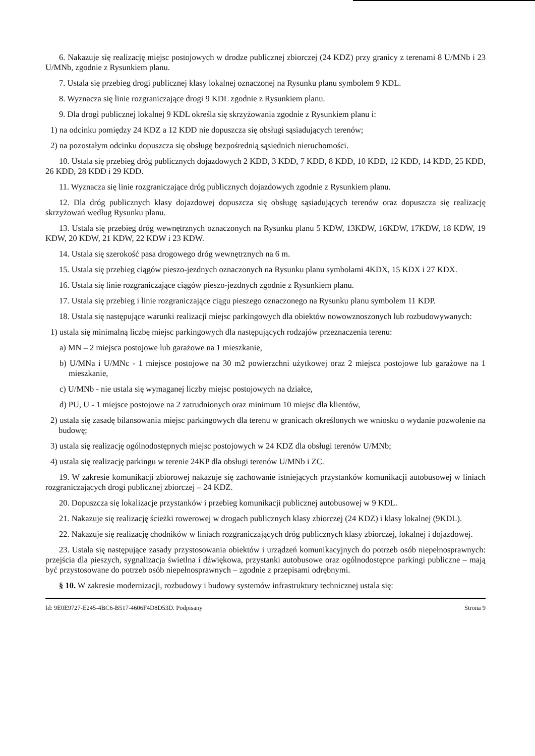6. Nakazuje się realizację miejsc postojowych w drodze publicznej zbiorczej (24 KDZ) przy granicy z terenami 8 U/MNb i 23 U/MNb, zgodnie z Rysunkiem planu.
7. Ustala się przebieg drogi publicznej klasy lokalnej oznaczonej na Rysunku planu symbolem 9 KDL.
8. Wyznacza się linie rozgraniczające drogi 9 KDL zgodnie z Rysunkiem planu.
9. Dla drogi publicznej lokalnej 9 KDL określa się skrzyżowania zgodnie z Rysunkiem planu i:
1) na odcinku pomiędzy 24 KDZ a 12 KDD nie dopuszcza się obsługi sąsiadujących terenów;
2) na pozostałym odcinku dopuszcza się obsługę bezpośrednią sąsiednich nieruchomości.
10. Ustala się przebieg dróg publicznych dojazdowych 2 KDD, 3 KDD, 7 KDD, 8 KDD, 10 KDD, 12 KDD, 14 KDD, 25 KDD, 26 KDD, 28 KDD i 29 KDD.
11. Wyznacza się linie rozgraniczające dróg publicznych dojazdowych zgodnie z Rysunkiem planu.
12. Dla dróg publicznych klasy dojazdowej dopuszcza się obsługę sąsiadujących terenów oraz dopuszcza się realizację skrzyżowań według Rysunku planu.
13. Ustala się przebieg dróg wewnętrznych oznaczonych na Rysunku planu 5 KDW, 13KDW, 16KDW, 17KDW, 18 KDW, 19 KDW, 20 KDW, 21 KDW, 22 KDW i 23 KDW.
14. Ustala się szerokość pasa drogowego dróg wewnętrznych na 6 m.
15. Ustala się przebieg ciągów pieszo-jezdnych oznaczonych na Rysunku planu symbolami 4KDX, 15 KDX i 27 KDX.
16. Ustala się linie rozgraniczające ciągów pieszo-jezdnych zgodnie z Rysunkiem planu.
17. Ustala się przebieg i linie rozgraniczające ciągu pieszego oznaczonego na Rysunku planu symbolem 11 KDP.
18. Ustala się następujące warunki realizacji miejsc parkingowych dla obiektów nowowznoszonych lub rozbudowywanych:
1) ustala się minimalną liczbę miejsc parkingowych dla następujących rodzajów przeznaczenia terenu:
a) MN – 2 miejsca postojowe lub garażowe na 1 mieszkanie,
b) U/MNa i U/MNc - 1 miejsce postojowe na 30 m2 powierzchni użytkowej oraz 2 miejsca postojowe lub garażowe na 1 mieszkanie,
c) U/MNb - nie ustala się wymaganej liczby miejsc postojowych na działce,
d) PU, U - 1 miejsce postojowe na 2 zatrudnionych oraz minimum 10 miejsc dla klientów,
2) ustala się zasadę bilansowania miejsc parkingowych dla terenu w granicach określonych we wniosku o wydanie pozwolenie na budowę;
3) ustala się realizację ogólnodostępnych miejsc postojowych w 24 KDZ dla obsługi terenów U/MNb;
4) ustala się realizację parkingu w terenie 24KP dla obsługi terenów U/MNb i ZC.
19. W zakresie komunikacji zbiorowej nakazuje się zachowanie istniejących przystanków komunikacji autobusowej w liniach rozgraniczających drogi publicznej zbiorczej – 24 KDZ.
20. Dopuszcza się lokalizacje przystanków i przebieg komunikacji publicznej autobusowej w 9 KDL.
21. Nakazuje się realizację ścieżki rowerowej w drogach publicznych klasy zbiorczej (24 KDZ) i klasy lokalnej (9KDL).
22. Nakazuje się realizację chodników w liniach rozgraniczających dróg publicznych klasy zbiorczej, lokalnej i dojazdowej.
23. Ustala się następujące zasady przystosowania obiektów i urządzeń komunikacyjnych do potrzeb osób niepełnosprawnych: przejścia dla pieszych, sygnalizacja świetlna i dźwiękowa, przystanki autobusowe oraz ogólnodostępne parkingi publiczne – mają być przystosowane do potrzeb osób niepełnosprawnych – zgodnie z przepisami odrębnymi.
§ 10. W zakresie modernizacji, rozbudowy i budowy systemów infrastruktury technicznej ustala się:
Id: 9E0E9727-E245-4BC6-B517-4606F4D8D53D. Podpisany Strona 9